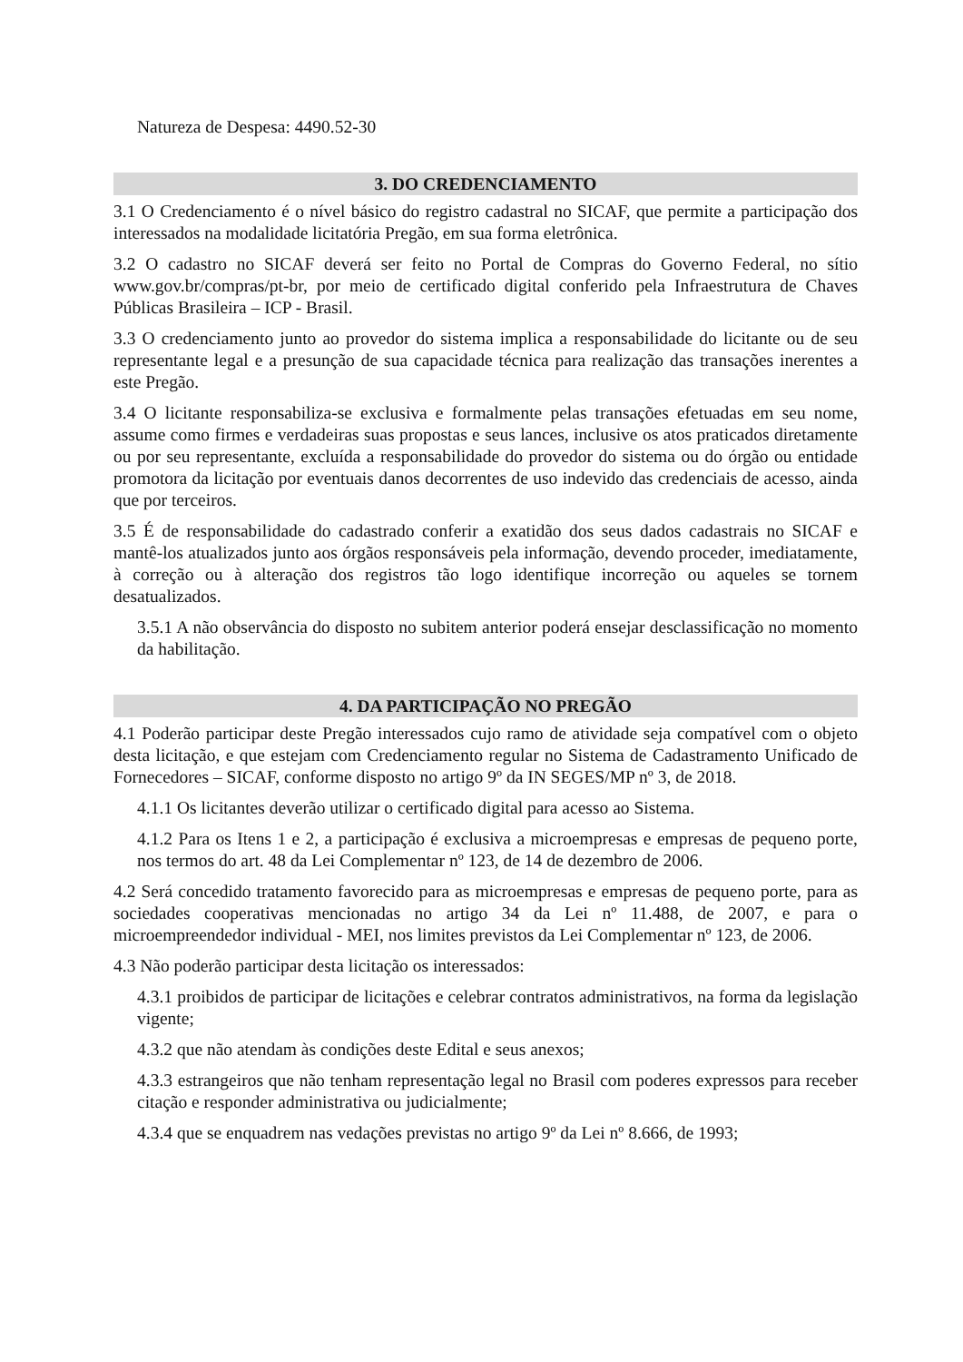Natureza de Despesa: 4490.52-30
3. DO CREDENCIAMENTO
3.1 O Credenciamento é o nível básico do registro cadastral no SICAF, que permite a participação dos interessados na modalidade licitatória Pregão, em sua forma eletrônica.
3.2 O cadastro no SICAF deverá ser feito no Portal de Compras do Governo Federal, no sítio www.gov.br/compras/pt-br, por meio de certificado digital conferido pela Infraestrutura de Chaves Públicas Brasileira – ICP - Brasil.
3.3 O credenciamento junto ao provedor do sistema implica a responsabilidade do licitante ou de seu representante legal e a presunção de sua capacidade técnica para realização das transações inerentes a este Pregão.
3.4 O licitante responsabiliza-se exclusiva e formalmente pelas transações efetuadas em seu nome, assume como firmes e verdadeiras suas propostas e seus lances, inclusive os atos praticados diretamente ou por seu representante, excluída a responsabilidade do provedor do sistema ou do órgão ou entidade promotora da licitação por eventuais danos decorrentes de uso indevido das credenciais de acesso, ainda que por terceiros.
3.5 É de responsabilidade do cadastrado conferir a exatidão dos seus dados cadastrais no SICAF e mantê-los atualizados junto aos órgãos responsáveis pela informação, devendo proceder, imediatamente, à correção ou à alteração dos registros tão logo identifique incorreção ou aqueles se tornem desatualizados.
3.5.1 A não observância do disposto no subitem anterior poderá ensejar desclassificação no momento da habilitação.
4. DA PARTICIPAÇÃO NO PREGÃO
4.1 Poderão participar deste Pregão interessados cujo ramo de atividade seja compatível com o objeto desta licitação, e que estejam com Credenciamento regular no Sistema de Cadastramento Unificado de Fornecedores – SICAF, conforme disposto no artigo 9º da IN SEGES/MP nº 3, de 2018.
4.1.1 Os licitantes deverão utilizar o certificado digital para acesso ao Sistema.
4.1.2 Para os Itens 1 e 2, a participação é exclusiva a microempresas e empresas de pequeno porte, nos termos do art. 48 da Lei Complementar nº 123, de 14 de dezembro de 2006.
4.2 Será concedido tratamento favorecido para as microempresas e empresas de pequeno porte, para as sociedades cooperativas mencionadas no artigo 34 da Lei nº 11.488, de 2007, e para o microempreendedor individual - MEI, nos limites previstos da Lei Complementar nº 123, de 2006.
4.3 Não poderão participar desta licitação os interessados:
4.3.1 proibidos de participar de licitações e celebrar contratos administrativos, na forma da legislação vigente;
4.3.2 que não atendam às condições deste Edital e seus anexos;
4.3.3 estrangeiros que não tenham representação legal no Brasil com poderes expressos para receber citação e responder administrativa ou judicialmente;
4.3.4 que se enquadrem nas vedações previstas no artigo 9º da Lei nº 8.666, de 1993;